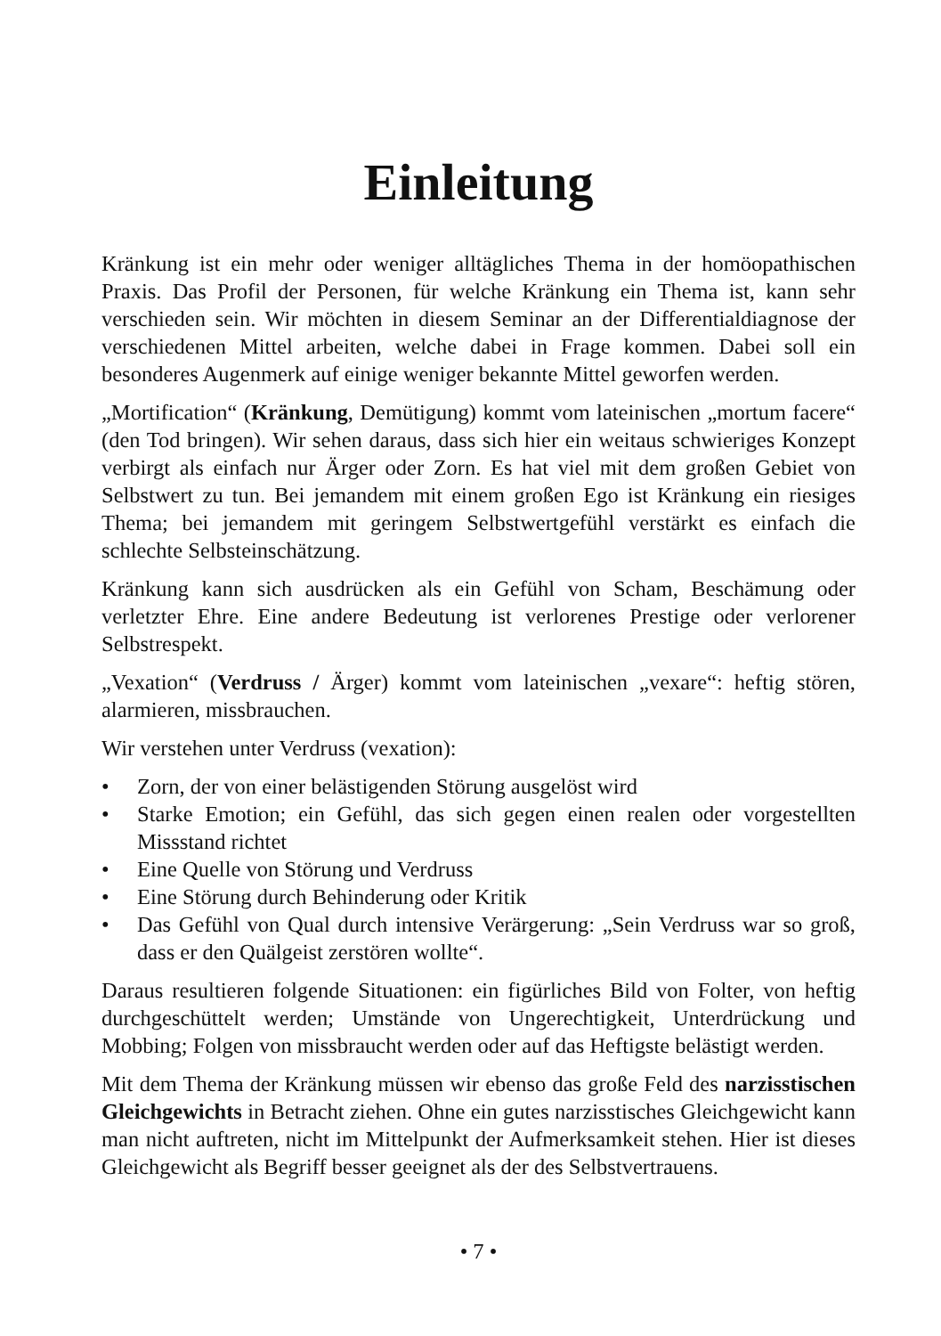Einleitung
Kränkung ist ein mehr oder weniger alltägliches Thema in der homöopathischen Praxis. Das Profil der Personen, für welche Kränkung ein Thema ist, kann sehr verschieden sein. Wir möchten in diesem Seminar an der Differentialdiagnose der verschiedenen Mittel arbeiten, welche dabei in Frage kommen. Dabei soll ein besonderes Augenmerk auf einige weniger bekannte Mittel geworfen werden.
„Mortification“ (Kränkung, Demütigung) kommt vom lateinischen „mortum facere“ (den Tod bringen). Wir sehen daraus, dass sich hier ein weitaus schwieriges Konzept verbirgt als einfach nur Ärger oder Zorn. Es hat viel mit dem großen Gebiet von Selbstwert zu tun. Bei jemandem mit einem großen Ego ist Kränkung ein riesiges Thema; bei jemandem mit geringem Selbstwertgefühl verstärkt es einfach die schlechte Selbsteinschätzung.
Kränkung kann sich ausdrücken als ein Gefühl von Scham, Beschämung oder verletzter Ehre. Eine andere Bedeutung ist verlorenes Prestige oder verlorener Selbstrespekt.
„Vexation“ (Verdruss / Ärger) kommt vom lateinischen „vexare“: heftig stören, alarmieren, missbrauchen.
Wir verstehen unter Verdruss (vexation):
• Zorn, der von einer belästigenden Störung ausgelöst wird
• Starke Emotion; ein Gefühl, das sich gegen einen realen oder vorgestellten Missstand richtet
• Eine Quelle von Störung und Verdruss
• Eine Störung durch Behinderung oder Kritik
• Das Gefühl von Qual durch intensive Verärgerung: „Sein Verdruss war so groß, dass er den Quälgeist zerstören wollte“.
Daraus resultieren folgende Situationen: ein figürliches Bild von Folter, von heftig durchgeschüttelt werden; Umstände von Ungerechtigkeit, Unterdrückung und Mobbing; Folgen von missbraucht werden oder auf das Heftigste belästigt werden.
Mit dem Thema der Kränkung müssen wir ebenso das große Feld des narzisstischen Gleichgewichts in Betracht ziehen. Ohne ein gutes narzisstisches Gleichgewicht kann man nicht auftreten, nicht im Mittelpunkt der Aufmerksamkeit stehen. Hier ist dieses Gleichgewicht als Begriff besser geeignet als der des Selbstvertrauens.
• 7 •